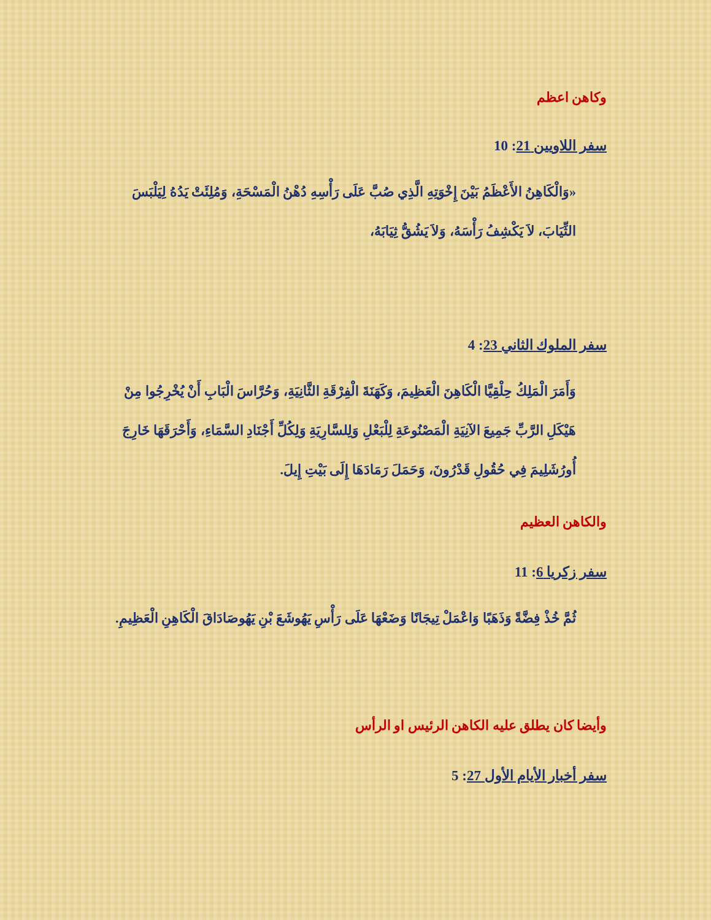وكاهن اعظم
سفر اللاويين 21: 10
«وَالْكَاهِنُ الأَعْظَمُ بَيْنَ إِخْوَتِهِ الَّذِي صُبَّ عَلَى رَأْسِهِ دُهْنُ الْمَسْحَةِ، وَمُلِئَتْ يَدُهُ لِيَلْبَسَ الثِّيَابَ، لاَ يَكْشِفُ رَأْسَهُ، وَلاَ يَشُقُّ ثِيَابَهُ،
سفر الملوك الثاني 23: 4
وَأَمَرَ الْمَلِكُ حِلْقِيَّا الْكَاهِنَ الْعَظِيمَ، وَكَهَنَةَ الْفِرْقَةِ الثَّانِيَةِ، وَحُرَّاسَ الْبَابِ أَنْ يُخْرِجُوا مِنْ هَيْكَلِ الرَّبِّ جَمِيعَ الآنِيَةِ الْمَصْنُوعَةِ لِلْبَعْلِ وَلِلسَّارِيَةِ وَلِكُلِّ أَجْنَادِ السَّمَاءِ، وَأَحْرَقَهَا خَارِجَ أُورُشَلِيمَ فِي حُقُولِ قَدْرُونَ، وَحَمَلَ رَمَادَهَا إِلَى بَيْتِ إِيلَ.
والكاهن العظيم
سفر زكريا 6: 11
ثُمَّ خُذْ فِضَّةً وَذَهَبًا وَاعْمَلْ تِيجَانًا وَضَعْهَا عَلَى رَأْسِ يَهُوشَعَ بْنِ يَهُوصَادَاقَ الْكَاهِنِ الْعَظِيمِ.
وأيضا كان يطلق عليه الكاهن الرئيس او الرأس
سفر أخبار الأيام الأول 27: 5